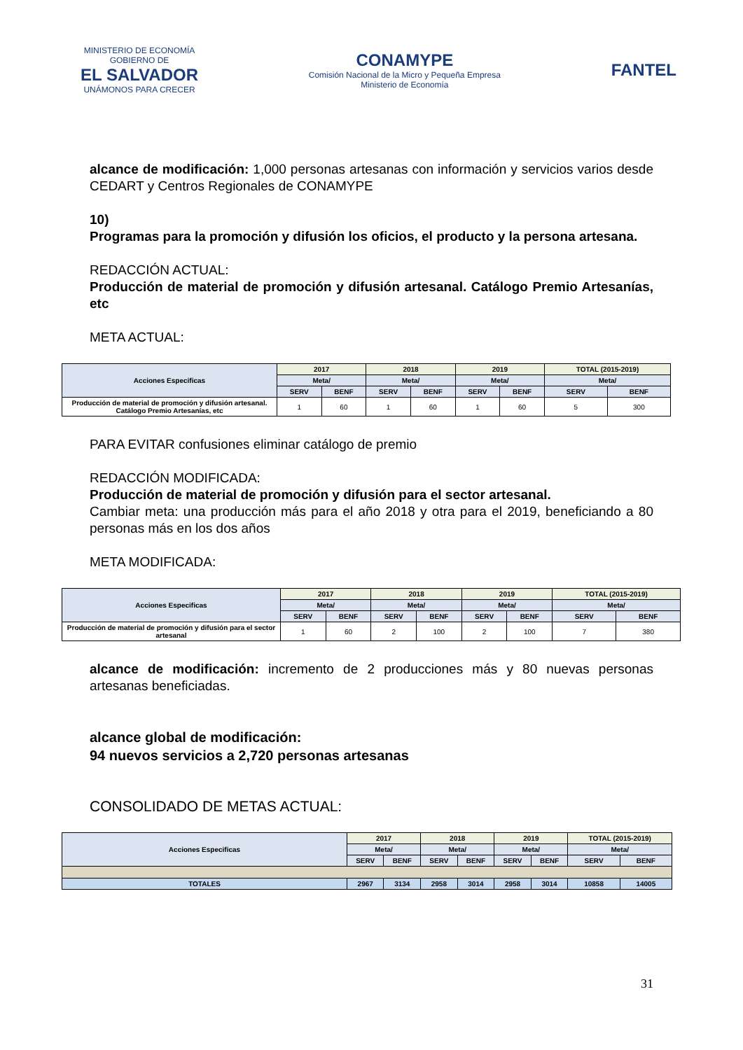MINISTERIO DE ECONOMÍA
GOBIERNO DE
EL SALVADOR
UNÁMONOS PARA CRECER
CONAMYPE
Comisión Nacional de la Micro y Pequeña Empresa
Ministerio de Economía
FANTEL
alcance de modificación: 1,000 personas artesanas con información y servicios varios desde CEDART y Centros Regionales de CONAMYPE
10)
Programas para la promoción y difusión los oficios, el producto y la persona artesana.
REDACCIÓN ACTUAL:
Producción de material de promoción y difusión artesanal. Catálogo Premio Artesanías, etc
META ACTUAL:
| Acciones Especificas | 2017 | | 2018 | | 2019 | | TOTAL (2015-2019) | |
| | Meta/ | | Meta/ | | Meta/ | | Meta/ | |
| | SERV | BENF | SERV | BENF | SERV | BENF | SERV | BENF |
| Producción de material de promoción y difusión artesanal. Catálogo Premio Artesanías, etc | 1 | 60 | 1 | 60 | 1 | 60 | 5 | 300 |
PARA EVITAR confusiones eliminar catálogo de premio
REDACCIÓN MODIFICADA:
Producción de material de promoción y difusión para el sector artesanal.
Cambiar meta: una producción más para el año 2018 y otra para el 2019, beneficiando a 80 personas más en los dos años
META MODIFICADA:
| Acciones Especificas | 2017 | | 2018 | | 2019 | | TOTAL (2015-2019) | |
| | Meta/ | | Meta/ | | Meta/ | | Meta/ | |
| | SERV | BENF | SERV | BENF | SERV | BENF | SERV | BENF |
| Producción de material de promoción y difusión para el sector artesanal | 1 | 60 | 2 | 100 | 2 | 100 | 7 | 380 |
alcance de modificación: incremento de 2 producciones más y 80 nuevas personas artesanas beneficiadas.
alcance global de modificación:
94 nuevos servicios a 2,720 personas artesanas
CONSOLIDADO DE METAS ACTUAL:
| Acciones Especificas | 2017 | | 2018 | | 2019 | | TOTAL (2015-2019) | |
| | Meta/ | | Meta/ | | Meta/ | | Meta/ | |
| | SERV | BENF | SERV | BENF | SERV | BENF | SERV | BENF |
| TOTALES | 2967 | 3134 | 2958 | 3014 | 2958 | 3014 | 10858 | 14005 |
31